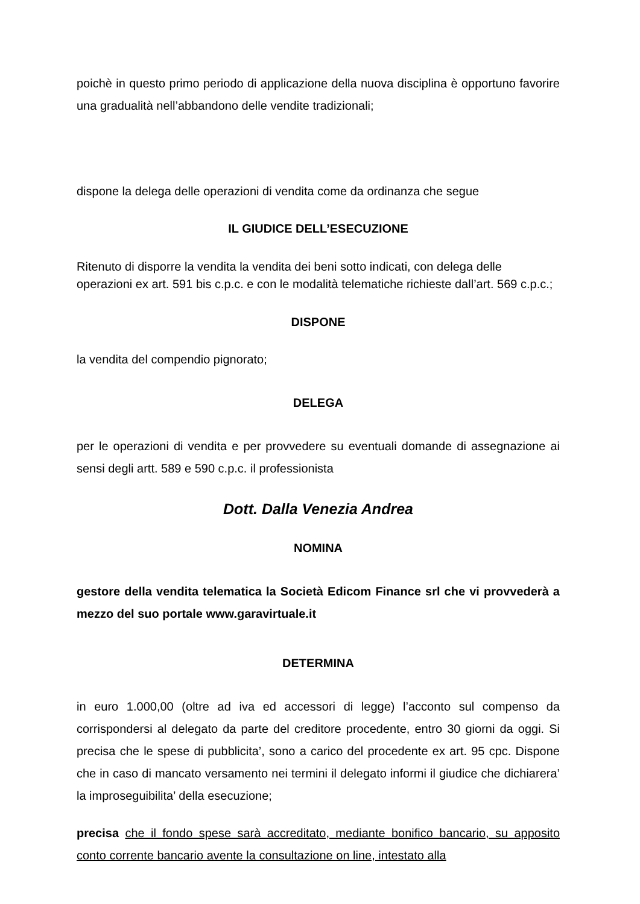poichè in questo primo periodo di applicazione della nuova disciplina è opportuno favorire una gradualità nell’abbandono delle vendite tradizionali;
dispone la delega delle operazioni di vendita come da ordinanza che segue
IL GIUDICE DELL’ESECUZIONE
Ritenuto di disporre la vendita la vendita dei beni sotto indicati, con delega delle operazioni ex art. 591 bis c.p.c. e con le modalità telematiche richieste dall’art. 569 c.p.c.;
DISPONE
la vendita del compendio pignorato;
DELEGA
per le operazioni di vendita e per provvedere su eventuali domande di assegnazione ai sensi degli artt. 589 e 590 c.p.c. il professionista
Dott. Dalla Venezia Andrea
NOMINA
gestore della vendita telematica la Società Edicom Finance srl che vi provvederà a mezzo del suo portale www.garavirtuale.it
DETERMINA
in euro 1.000,00 (oltre ad iva ed accessori di legge) l’acconto sul compenso da corrispondersi al delegato da parte del creditore procedente, entro 30 giorni da oggi. Si precisa che le spese di pubblicita’, sono a carico del procedente ex art. 95 cpc. Dispone che in caso di mancato versamento nei termini il delegato informi il giudice che dichiarera’ la improseguibilita’ della esecuzione;
precisa che il fondo spese sarà accreditato, mediante bonifico bancario, su apposito conto corrente bancario avente la consultazione on line, intestato alla